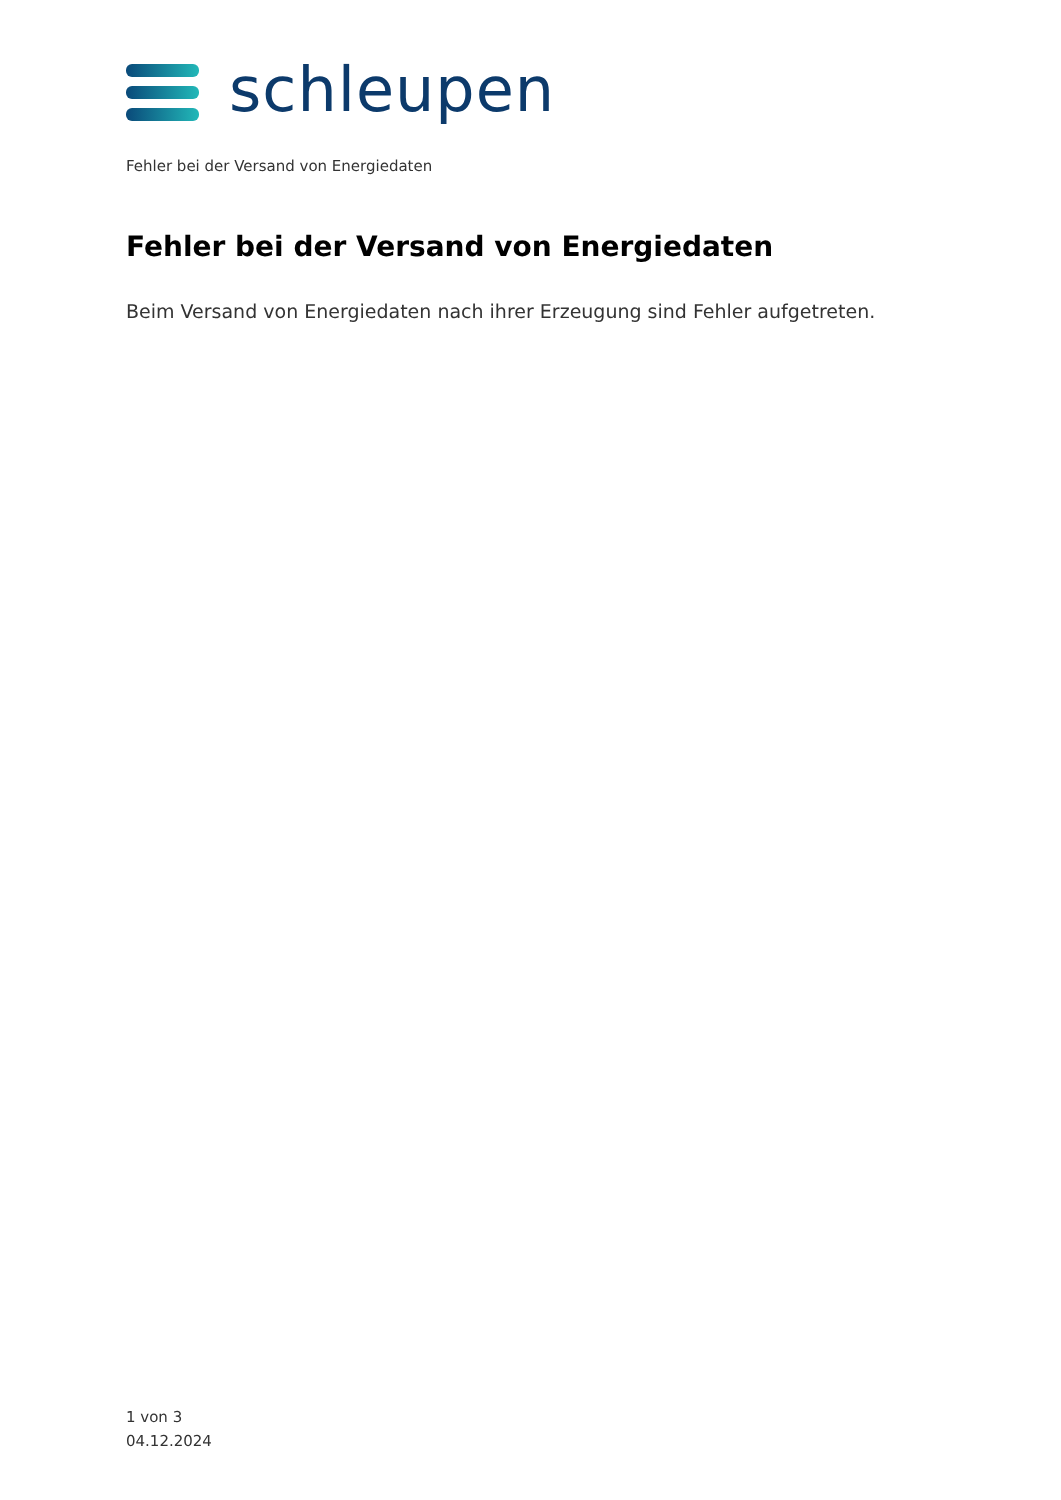schleupen
Fehler bei der Versand von Energiedaten
Fehler bei der Versand von Energiedaten
Beim Versand von Energiedaten nach ihrer Erzeugung sind Fehler aufgetreten.
1 von 3
04.12.2024